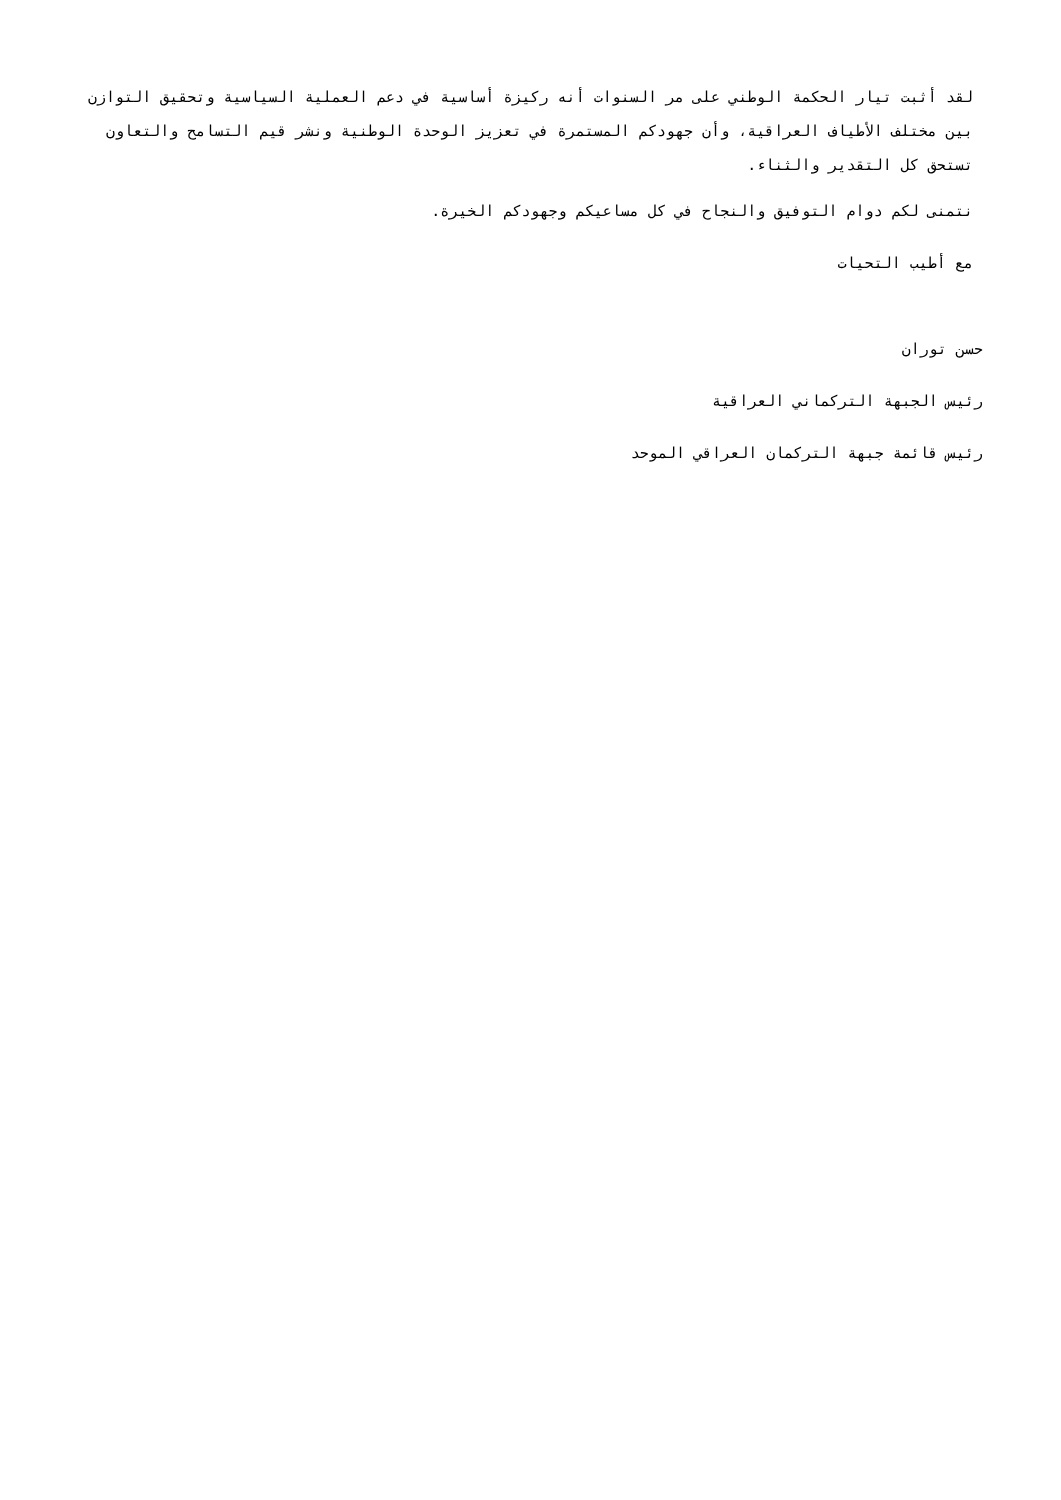لقد أثبت تيار الحكمة الوطني على مر السنوات أنه ركيزة أساسية في دعم العملية السياسية وتحقيق التوازن بين مختلف الأطياف العراقية، وأن جهودكم المستمرة في تعزيز الوحدة الوطنية ونشر قيم التسامح والتعاون تستحق كل التقدير والثناء.
نتمنى لكم دوام التوفيق والنجاح في كل مساعيكم وجهودكم الخيرة.
مع أطيب التحيات
حسن توران
رئيس الجبهة التركماني العراقية
رئيس قائمة جبهة التركمان العراقي الموحد